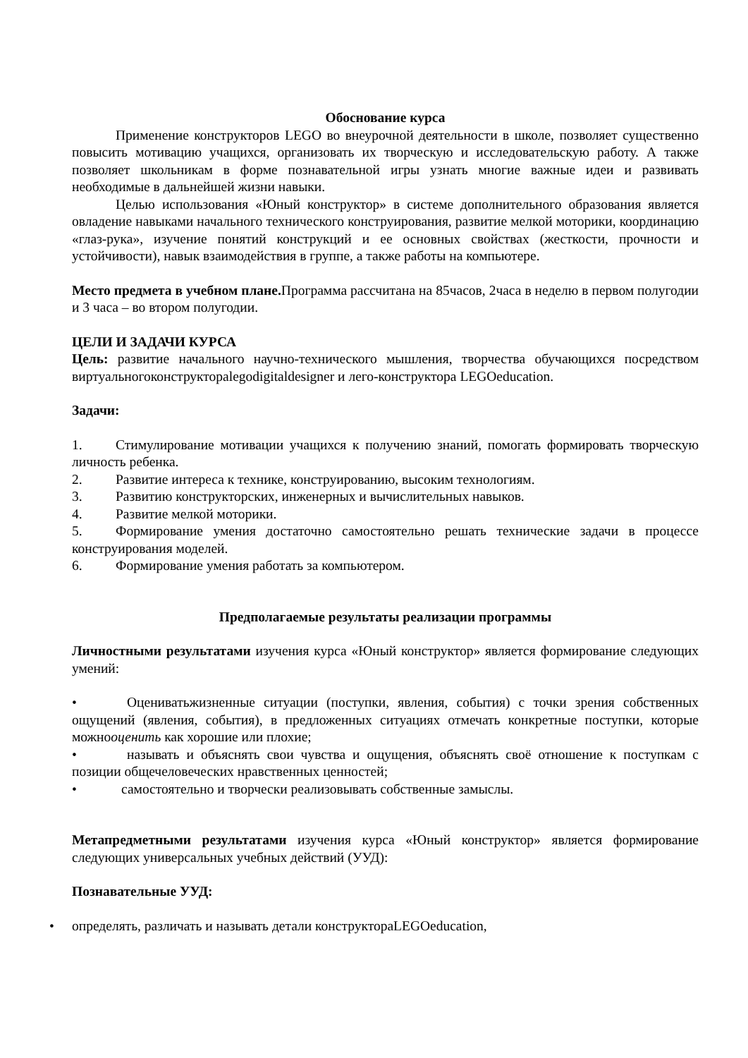Обоснование курса
Применение конструкторов LEGO во внеурочной деятельности в школе, позволяет существенно повысить мотивацию учащихся, организовать их творческую и исследовательскую работу. А также позволяет школьникам в форме познавательной игры узнать многие важные идеи и развивать необходимые в дальнейшей жизни навыки.
Целью использования «Юный конструктор» в системе дополнительного образования является овладение навыками начального технического конструирования, развитие мелкой моторики, координацию «глаз-рука», изучение понятий конструкций и ее основных свойствах (жесткости, прочности и устойчивости), навык взаимодействия в группе, а также работы на компьютере.
Место предмета в учебном плане. Программа рассчитана на 85часов, 2часа в неделю в первом полугодии и 3 часа – во втором полугодии.
ЦЕЛИ И ЗАДАЧИ КУРСА
Цель: развитие начального научно-технического мышления, творчества обучающихся посредством виртуальногоконструктораlegodigitaldesigner и лего-конструктора LEGOeducation.
Задачи:
1. Стимулирование мотивации учащихся к получению знаний, помогать формировать творческую личность ребенка.
2. Развитие интереса к технике, конструированию, высоким технологиям.
3. Развитию конструкторских, инженерных и вычислительных навыков.
4. Развитие мелкой моторики.
5. Формирование умения достаточно самостоятельно решать технические задачи в процессе конструирования моделей.
6. Формирование умения работать за компьютером.
Предполагаемые результаты реализации программы
Личностными результатами изучения курса «Юный конструктор» является формирование следующих умений:
• Оцениватьжизненные ситуации (поступки, явления, события) с точки зрения собственных ощущений (явления, события), в предложенных ситуациях отмечать конкретные поступки, которые можнооценить как хорошие или плохие;
• называть и объяснять свои чувства и ощущения, объяснять своё отношение к поступкам с позиции общечеловеческих нравственных ценностей;
• самостоятельно и творчески реализовывать собственные замыслы.
Метапредметными результатами изучения курса «Юный конструктор» является формирование следующих универсальных учебных действий (УУД):
Познавательные УУД:
• определять, различать и называть детали конструктораLEGOeducation,